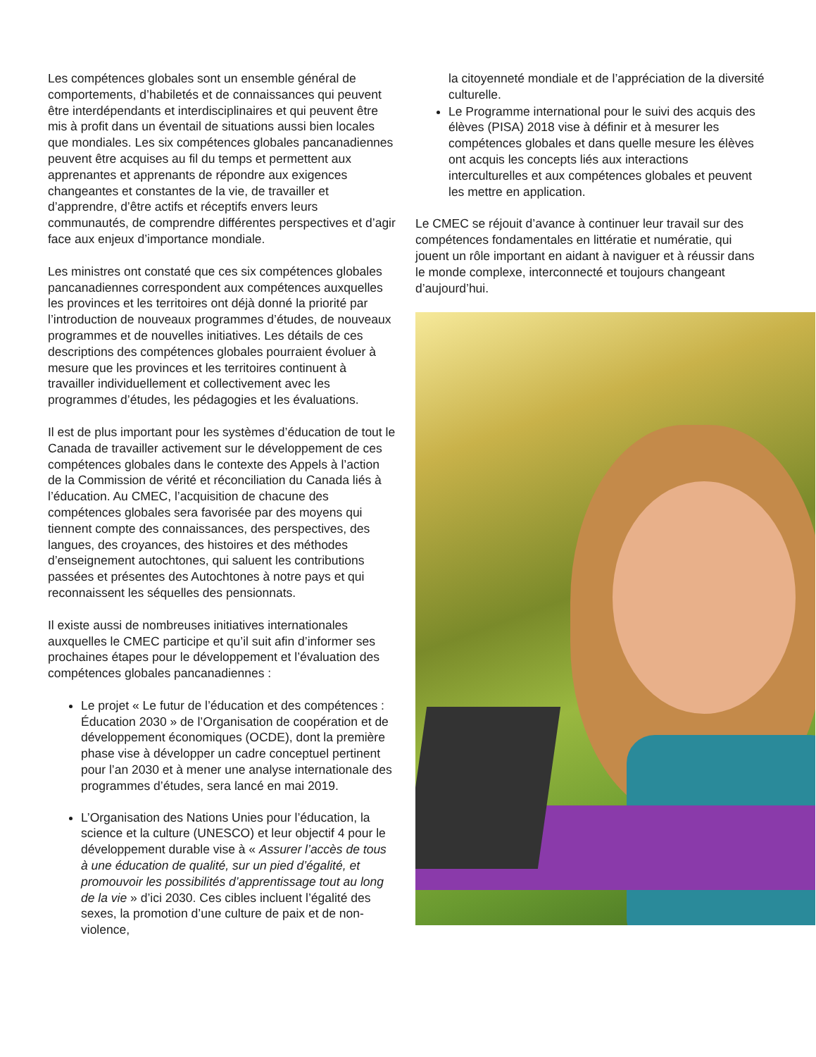Les compétences globales sont un ensemble général de comportements, d’habiletés et de connaissances qui peuvent être interdépendants et interdisciplinaires et qui peuvent être mis à profit dans un éventail de situations aussi bien locales que mondiales. Les six compétences globales pancanadiennes peuvent être acquises au fil du temps et permettent aux apprenantes et apprenants de répondre aux exigences changeantes et constantes de la vie, de travailler et d’apprendre, d’être actifs et réceptifs envers leurs communautés, de comprendre différentes perspectives et d’agir face aux enjeux d’importance mondiale.
Les ministres ont constaté que ces six compétences globales pancanadiennes correspondent aux compétences auxquelles les provinces et les territoires ont déjà donné la priorité par l’introduction de nouveaux programmes d’études, de nouveaux programmes et de nouvelles initiatives. Les détails de ces descriptions des compétences globales pourraient évoluer à mesure que les provinces et les territoires continuent à travailler individuellement et collectivement avec les programmes d’études, les pédagogies et les évaluations.
Il est de plus important pour les systèmes d’éducation de tout le Canada de travailler activement sur le développement de ces compétences globales dans le contexte des Appels à l’action de la Commission de vérité et réconciliation du Canada liés à l’éducation. Au CMEC, l’acquisition de chacune des compétences globales sera favorisée par des moyens qui tiennent compte des connaissances, des perspectives, des langues, des croyances, des histoires et des méthodes d’enseignement autochtones, qui saluent les contributions passées et présentes des Autochtones à notre pays et qui reconnaissent les séquelles des pensionnats.
Il existe aussi de nombreuses initiatives internationales auxquelles le CMEC participe et qu’il suit afin d’informer ses prochaines étapes pour le développement et l’évaluation des compétences globales pancanadiennes :
Le projet « Le futur de l’éducation et des compétences : Éducation 2030 » de l’Organisation de coopération et de développement économiques (OCDE), dont la première phase vise à développer un cadre conceptuel pertinent pour l’an 2030 et à mener une analyse internationale des programmes d’études, sera lancé en mai 2019.
L’Organisation des Nations Unies pour l’éducation, la science et la culture (UNESCO) et leur objectif 4 pour le développement durable vise à « Assurer l’accès de tous à une éducation de qualité, sur un pied d’égalité, et promouvoir les possibilités d’apprentissage tout au long de la vie » d’ici 2030. Ces cibles incluent l’égalité des sexes, la promotion d’une culture de paix et de non-violence,
la citoyenneté mondiale et de l’appréciation de la diversité culturelle.
Le Programme international pour le suivi des acquis des élèves (PISA) 2018 vise à définir et à mesurer les compétences globales et dans quelle mesure les élèves ont acquis les concepts liés aux interactions interculturelles et aux compétences globales et peuvent les mettre en application.
Le CMEC se réjouit d’avance à continuer leur travail sur des compétences fondamentales en littératie et numératie, qui jouent un rôle important en aidant à naviguer et à réussir dans le monde complexe, interconnecté et toujours changeant d’aujourd’hui.